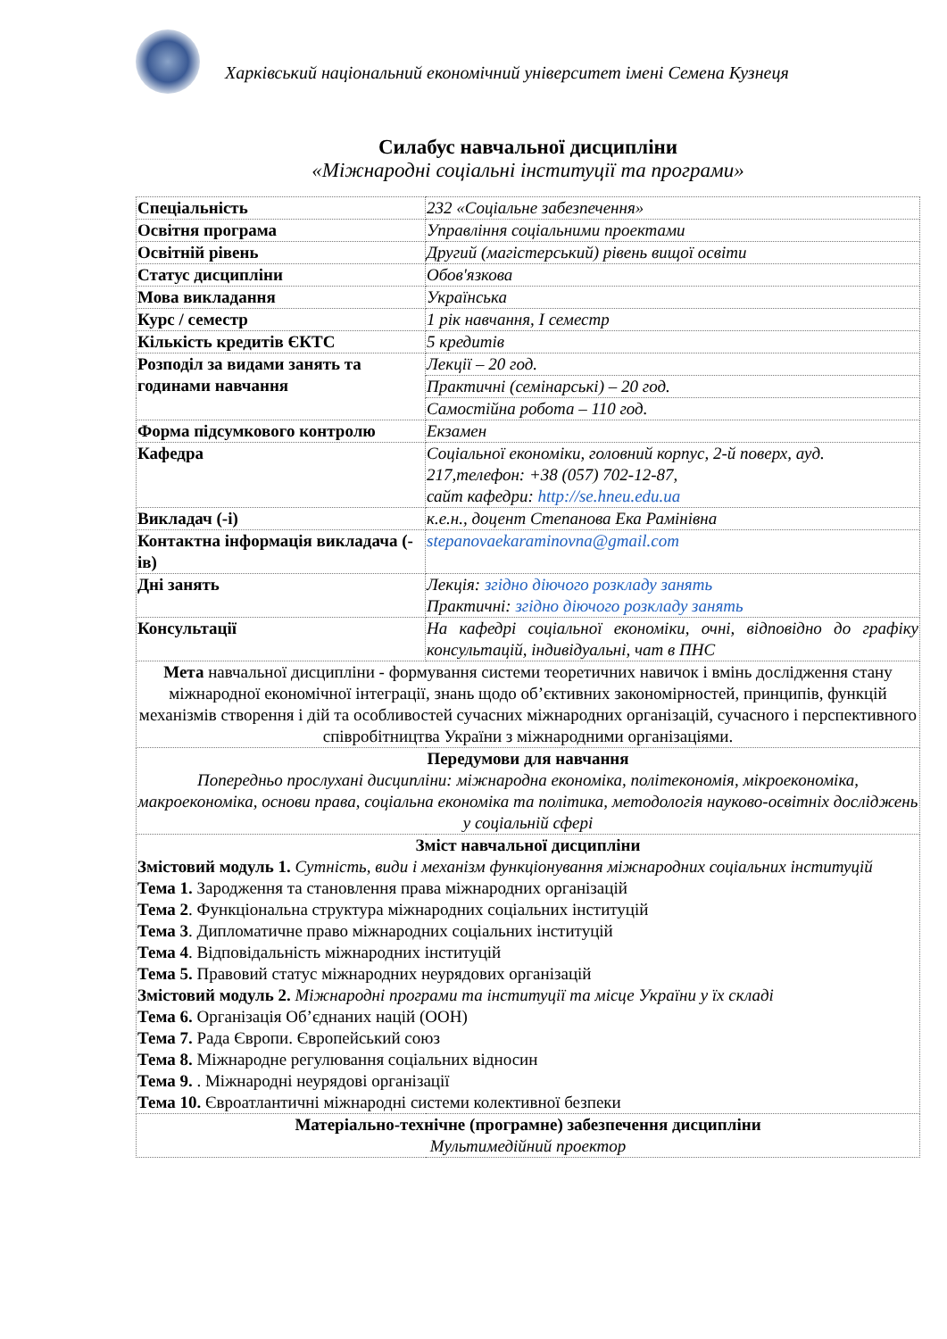Харківський національний економічний університет імені Семена Кузнеця
Силабус навчальної дисципліни
«Міжнародні соціальні інституції та програми»
| Спеціальність | 232 «Соціальне забезпечення» |
| Освітня програма | Управління соціальними проектами |
| Освітній рівень | Другий (магістерський) рівень вищої освіти |
| Статус дисципліни | Обов'язкова |
| Мова викладання | Українська |
| Курс / семестр | 1 рік навчання, I семестр |
| Кількість кредитів ЄКТС | 5 кредитів |
| Розподіл за видами занять та годинами навчання | Лекції – 20 год. |
| | Практичні (семінарські) – 20 год. |
| | Самостійна робота – 110 год. |
| Форма підсумкового контролю | Екзамен |
| Кафедра | Соціальної економіки, головний корпус, 2-й поверх, ауд. 217,телефон: +38 (057) 702-12-87, сайт кафедри: http://se.hneu.edu.ua |
| Викладач (-і) | к.е.н., доцент Степанова Ека Рамінівна |
| Контактна інформація викладача (-ів) | stepanovaekaraminovna@gmail.com |
| Дні занять | Лекція: згідно діючого розкладу занять Практичні: згідно діючого розкладу занять |
| Консультації | На кафедрі соціальної економіки, очні, відповідно до графіку консультацій, індивідуальні, чат в ПНС |
| Мета навчальної дисципліни - формування системи теоретичних навичок і вмінь дослідження стану міжнародної економічної інтеграції, знань щодо об’єктивних закономірностей, принципів, функцій механізмів створення і дій та особливостей сучасних міжнародних організацій, сучасного і перспективного співробітництва України з міжнародними організаціями. | |
| Передумови для навчання Попередньо прослухані дисципліни: міжнародна економіка, політекономія, мікроекономіка, макроекономіка, основи права, соціальна економіка та політика, методологія науково-освітніх досліджень у соціальній сфері | |
| Зміст навчальної дисципліни Змістовий модуль 1. Сутність, види і механізм функціонування міжнародних соціальних інституцій Тема 1. Зародження та становлення права міжнародних організацій Тема 2 . Функціональна структура міжнародних соціальних інституцій Тема 3 . Дипломатичне право міжнародних соціальних інституцій Тема 4 . Відповідальність міжнародних інституцій Тема 5. Правовий статус міжнародних неурядових організацій Змістовий модуль 2. Міжнародні програми та інституції та місце України у їх складі Тема 6. Організація Об’єднаних націй (ООН) Тема 7. Рада Європи. Європейський союз Тема 8. Міжнародне регулювання соціальних відносин Тема 9. . Міжнародні неурядові організації Тема 10. Євроатлантичні міжнародні системи колективної безпеки | |
| Матеріально-технічне (програмне) забезпечення дисципліни Мультимедійний проектор | |